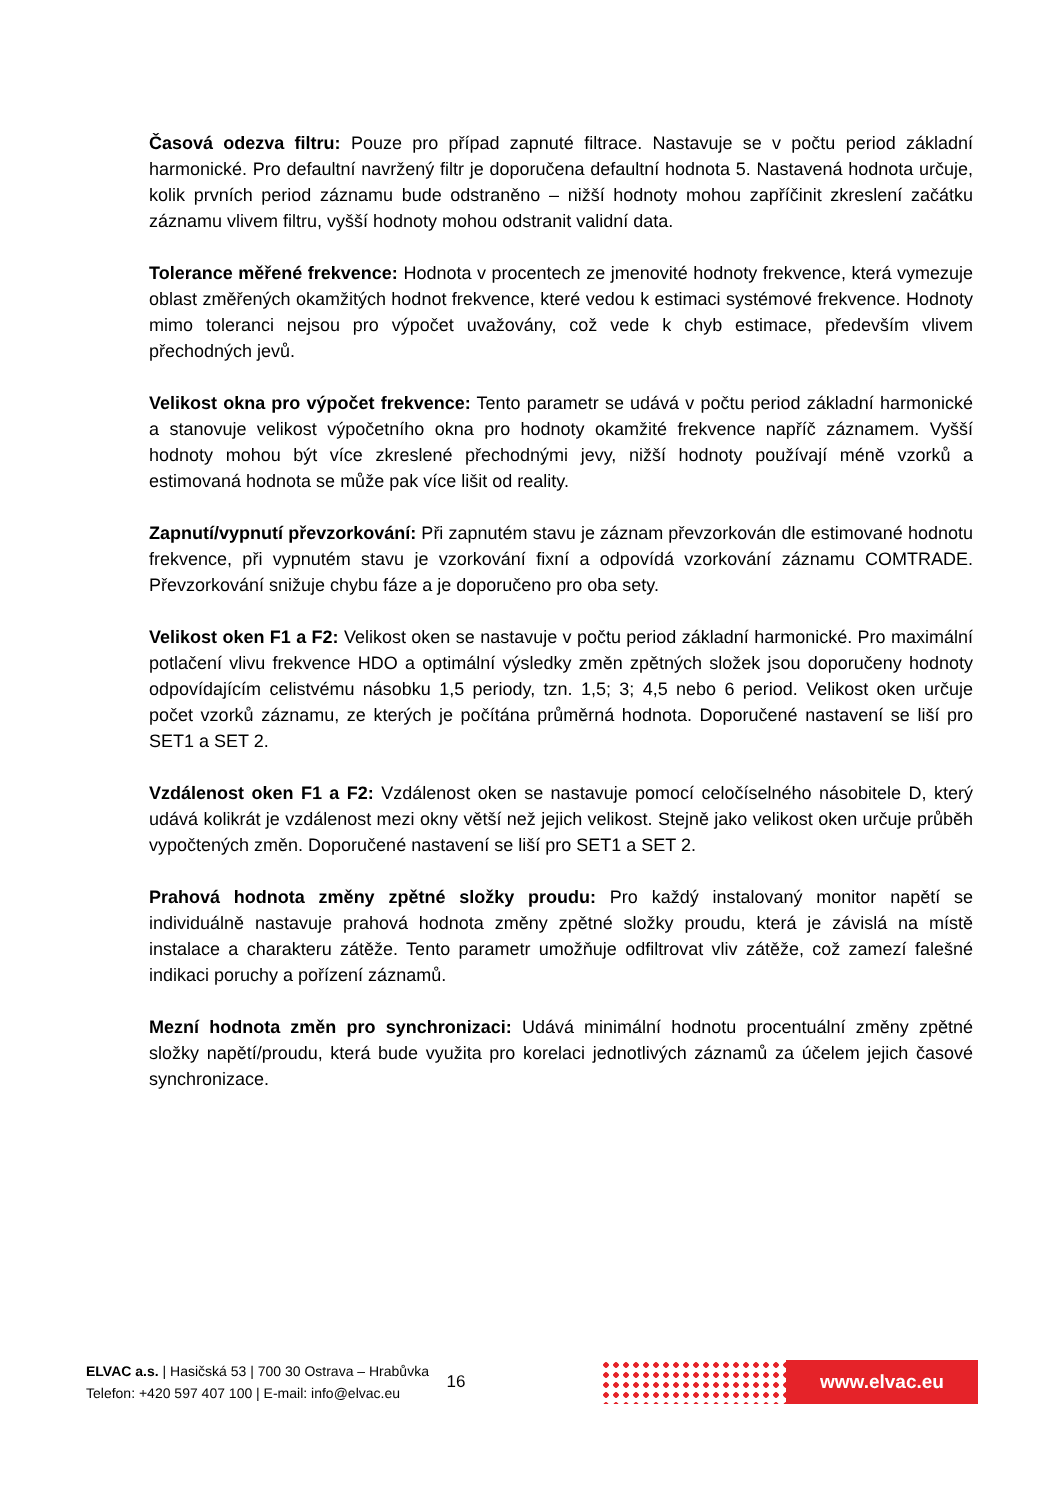Časová odezva filtru: Pouze pro případ zapnuté filtrace. Nastavuje se v počtu period základní harmonické. Pro defaultní navržený filtr je doporučena defaultní hodnota 5. Nastavená hodnota určuje, kolik prvních period záznamu bude odstraněno – nižší hodnoty mohou zapříčinit zkreslení začátku záznamu vlivem filtru, vyšší hodnoty mohou odstranit validní data.
Tolerance měřené frekvence: Hodnota v procentech ze jmenovité hodnoty frekvence, která vymezuje oblast změřených okamžitých hodnot frekvence, které vedou k estimaci systémové frekvence. Hodnoty mimo toleranci nejsou pro výpočet uvažovány, což vede k chyb estimace, především vlivem přechodných jevů.
Velikost okna pro výpočet frekvence: Tento parametr se udává v počtu period základní harmonické a stanovuje velikost výpočetního okna pro hodnoty okamžité frekvence napříč záznamem. Vyšší hodnoty mohou být více zkreslené přechodnými jevy, nižší hodnoty používají méně vzorků a estimovaná hodnota se může pak více lišit od reality.
Zapnutí/vypnutí převzorkování: Při zapnutém stavu je záznam převzorkován dle estimované hodnotu frekvence, při vypnutém stavu je vzorkování fixní a odpovídá vzorkování záznamu COMTRADE. Převzorkování snižuje chybu fáze a je doporučeno pro oba sety.
Velikost oken F1 a F2: Velikost oken se nastavuje v počtu period základní harmonické. Pro maximální potlačení vlivu frekvence HDO a optimální výsledky změn zpětných složek jsou doporučeny hodnoty odpovídajícím celistvému násobku 1,5 periody, tzn. 1,5; 3; 4,5 nebo 6 period. Velikost oken určuje počet vzorků záznamu, ze kterých je počítána průměrná hodnota. Doporučené nastavení se liší pro SET1 a SET 2.
Vzdálenost oken F1 a F2: Vzdálenost oken se nastavuje pomocí celočíselného násobitele D, který udává kolikrát je vzdálenost mezi okny větší než jejich velikost. Stejně jako velikost oken určuje průběh vypočtených změn. Doporučené nastavení se liší pro SET1 a SET 2.
Prahová hodnota změny zpětné složky proudu: Pro každý instalovaný monitor napětí se individuálně nastavuje prahová hodnota změny zpětné složky proudu, která je závislá na místě instalace a charakteru zátěže. Tento parametr umožňuje odfiltrovat vliv zátěže, což zamezí falešné indikaci poruchy a pořízení záznamů.
Mezní hodnota změn pro synchronizaci: Udává minimální hodnotu procentuální změny zpětné složky napětí/proudu, která bude využita pro korelaci jednotlivých záznamů za účelem jejich časové synchronizace.
ELVAC a.s. | Hasičská 53 | 700 30 Ostrava – Hrabůvka
Telefon: +420 597 407 100 | E-mail: info@elvac.eu
16
www.elvac.eu